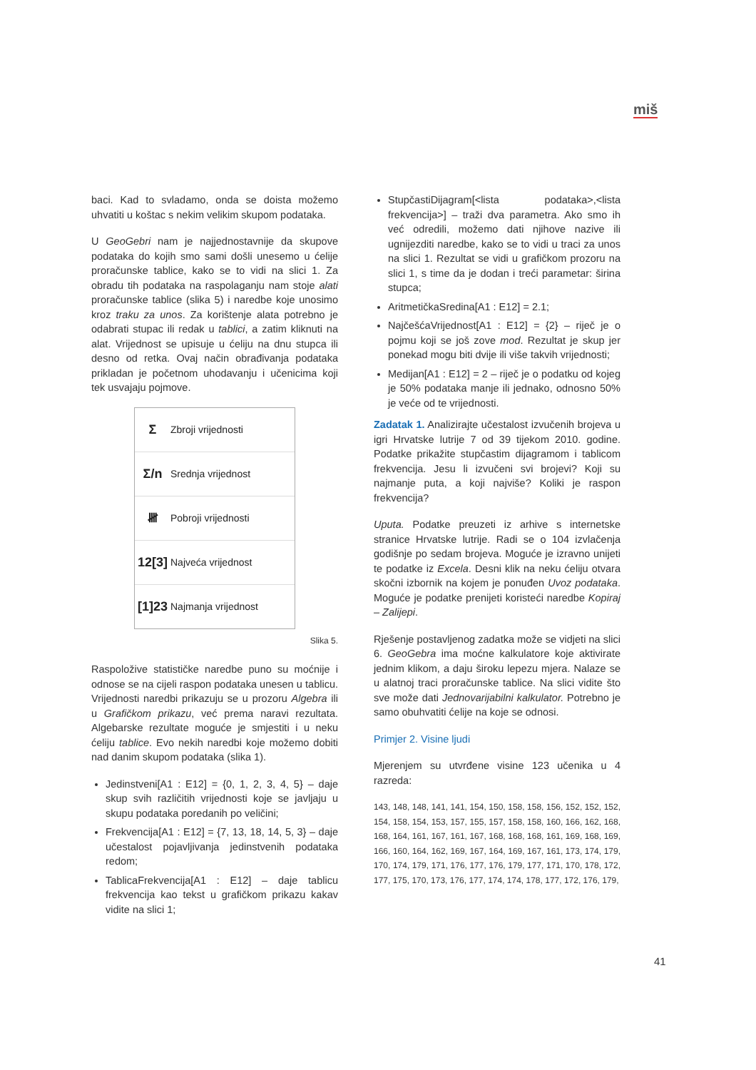miš
baci. Kad to svladamo, onda se doista možemo uhvatiti u koštac s nekim velikim skupom podataka.
U GeoGebri nam je najjednostavnije da skupove podataka do kojih smo sami došli unesemo u ćelije proračunske tablice, kako se to vidi na slici 1. Za obradu tih podataka na raspolaganju nam stoje alati proračunske tablice (slika 5) i naredbe koje unosimo kroz traku za unos. Za korištenje alata potrebno je odabrati stupac ili redak u tablici, a zatim kliknuti na alat. Vrijednost se upisuje u ćeliju na dnu stupca ili desno od retka. Ovaj način obrađivanja podataka prikladan je početnom uhodavanju i učenicima koji tek usvajaju pojmove.
Σ Zbroji vrijednosti
Σ/n Srednja vrijednost
𝍸 Pobroji vrijednosti
12[3] Najveća vrijednost
[1]23 Najmanja vrijednost
Slika 5.
Raspoložive statističke naredbe puno su moćnije i odnose se na cijeli raspon podataka unesen u tablicu. Vrijednosti naredbi prikazuju se u prozoru Algebra ili u Grafičkom prikazu, već prema naravi rezultata. Algebarske rezultate moguće je smjestiti i u neku ćeliju tablice. Evo nekih naredbi koje možemo dobiti nad danim skupom podataka (slika 1).
Jedinstveni[A1 : E12] = {0, 1, 2, 3, 4, 5} – daje skup svih različitih vrijednosti koje se javljaju u skupu podataka poredanih po veličini;
Frekvencija[A1 : E12] = {7, 13, 18, 14, 5, 3} – daje učestalost pojavljivanja jedinstvenih podataka redom;
TablicaFrekvencija[A1 : E12] – daje tablicu frekvencija kao tekst u grafičkom prikazu kakav vidite na slici 1;
StupčastiDijagram[<lista podataka>,<lista frekvencija>] – traži dva parametra. Ako smo ih već odredili, možemo dati njihove nazive ili ugnijezditi naredbe, kako se to vidi u traci za unos na slici 1. Rezultat se vidi u grafičkom prozoru na slici 1, s time da je dodan i treći parametar: širina stupca;
AritmetičkaSredina[A1 : E12] = 2.1;
NajčešćaVrijednost[A1 : E12] = {2} – riječ je o pojmu koji se još zove mod. Rezultat je skup jer ponekad mogu biti dvije ili više takvih vrijednosti;
Medijan[A1 : E12] = 2 – riječ je o podatku od kojeg je 50% podataka manje ili jednako, odnosno 50% je veće od te vrijednosti.
Zadatak 1. Analizirajte učestalost izvučenih brojeva u igri Hrvatske lutrije 7 od 39 tijekom 2010. godine. Podatke prikažite stupčastim dijagramom i tablicom frekvencija. Jesu li izvučeni svi brojevi? Koji su najmanje puta, a koji najviše? Koliki je raspon frekvencija?
Uputa. Podatke preuzeti iz arhive s internetske stranice Hrvatske lutrije. Radi se o 104 izvlačenja godišnje po sedam brojeva. Moguće je izravno unijeti te podatke iz Excela. Desni klik na neku ćeliju otvara skočni izbornik na kojem je ponuđen Uvoz podataka. Moguće je podatke prenijeti koristeći naredbe Kopiraj – Zalijepi.
Rješenje postavljenog zadatka može se vidjeti na slici 6. GeoGebra ima moćne kalkulatore koje aktivirate jednim klikom, a daju široku lepezu mjera. Nalaze se u alatnoj traci proračunske tablice. Na slici vidite što sve može dati Jednovarijabilni kalkulator. Potrebno je samo obuhvatiti ćelije na koje se odnosi.
Primjer 2. Visine ljudi
Mjerenjem su utvrđene visine 123 učenika u 4 razreda:
143, 148, 148, 141, 141, 154, 150, 158, 158, 156, 152, 152, 152, 154, 158, 154, 153, 157, 155, 157, 158, 158, 160, 166, 162, 168, 168, 164, 161, 167, 161, 167, 168, 168, 168, 161, 169, 168, 169, 166, 160, 164, 162, 169, 167, 164, 169, 167, 161, 173, 174, 179, 170, 174, 179, 171, 176, 177, 176, 179, 177, 171, 170, 178, 172, 177, 175, 170, 173, 176, 177, 174, 174, 178, 177, 172, 176, 179,
41